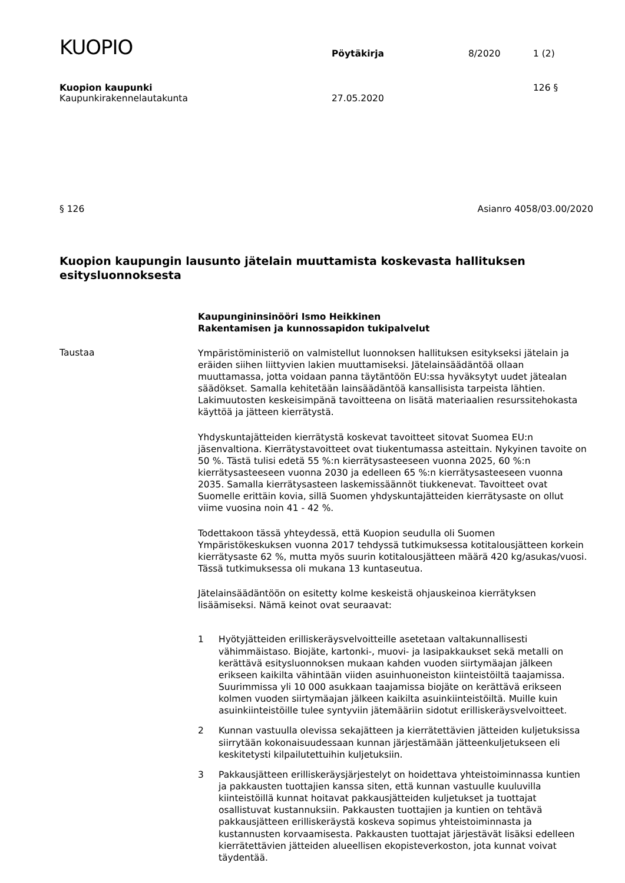KUOPIO
Pöytäkirja
8/2020
1 (2)
Kuopion kaupunki 126 §
Kaupunkirakennelautakunta 27.05.2020
§ 126 Asianro 4058/03.00/2020
Kuopion kaupungin lausunto jätelain muuttamista koskevasta hallituksen esitysluonnoksesta
Kaupungininsinööri Ismo Heikkinen
Rakentamisen ja kunnossapidon tukipalvelut
Taustaa
Ympäristöministeriö on valmistellut luonnoksen hallituksen esitykseksi jätelain ja eräiden siihen liittyvien lakien muuttamiseksi. Jätelainsäädäntöä ollaan muuttamassa, jotta voidaan panna täytäntöön EU:ssa hyväksytyt uudet jätealan säädökset. Samalla kehitetään lainsäädäntöä kansallisista tarpeista lähtien. Lakimuutosten keskeisimpänä tavoitteena on lisätä materiaalien resurssitehokasta käyttöä ja jätteen kierrätystä.
Yhdyskuntajätteiden kierrätystä koskevat tavoitteet sitovat Suomea EU:n jäsenvaltiona. Kierrätystavoitteet ovat tiukentumassa asteittain. Nykyinen tavoite on 50 %. Tästä tulisi edetä 55 %:n kierrätysasteeseen vuonna 2025, 60 %:n kierrätysasteeseen vuonna 2030 ja edelleen 65 %:n kierrätysasteeseen vuonna 2035. Samalla kierrätysasteen laskemissäännöt tiukkenevat. Tavoitteet ovat Suomelle erittäin kovia, sillä Suomen yhdyskuntajätteiden kierrätysaste on ollut viime vuosina noin 41 - 42 %.
Todettakoon tässä yhteydessä, että Kuopion seudulla oli Suomen Ympäristökeskuksen vuonna 2017 tehdyssä tutkimuksessa kotitalousjätteen korkein kierrätysaste 62 %, mutta myös suurin kotitalousjätteen määrä 420 kg/asukas/vuosi. Tässä tutkimuksessa oli mukana 13 kuntaseutua.
Jätelainsäädäntöön on esitetty kolme keskeistä ohjauskeinoa kierrätyksen lisäämiseksi. Nämä keinot ovat seuraavat:
1 Hyötyjätteiden erilliskeräysvelvoitteille asetetaan valtakunnallisesti vähimmäistaso. Biojäte, kartonki-, muovi- ja lasipakkaukset sekä metalli on kerättävä esitysluonnoksen mukaan kahden vuoden siirtymäajan jälkeen erikseen kaikilta vähintään viiden asuinhuoneiston kiinteistöiltä taajamissa. Suurimmissa yli 10 000 asukkaan taajamissa biojäte on kerättävä erikseen kolmen vuoden siirtymäajan jälkeen kaikilta asuinkiinteistöiltä. Muille kuin asuinkiinteistöille tulee syntyviin jätemääriin sidotut erilliskeräysvelvoitteet.
2 Kunnan vastuulla olevissa sekajätteen ja kierrätettävien jätteiden kuljetuksissa siirrytään kokonaisuudessaan kunnan järjestämään jätteenkuljetukseen eli keskitetysti kilpailutettuihin kuljetuksiin.
3 Pakkausjätteen erilliskeräysjärjestelyt on hoidettava yhteistoiminnassa kuntien ja pakkausten tuottajien kanssa siten, että kunnan vastuulle kuuluvilla kiinteistöillä kunnat hoitavat pakkausjätteiden kuljetukset ja tuottajat osallistuvat kustannuksiin. Pakkausten tuottajien ja kuntien on tehtävä pakkausjätteen erilliskeräystä koskeva sopimus yhteistoiminnasta ja kustannusten korvaamisesta. Pakkausten tuottajat järjestävät lisäksi edelleen kierrätettävien jätteiden alueellisen ekopisteverkoston, jota kunnat voivat täydentää.